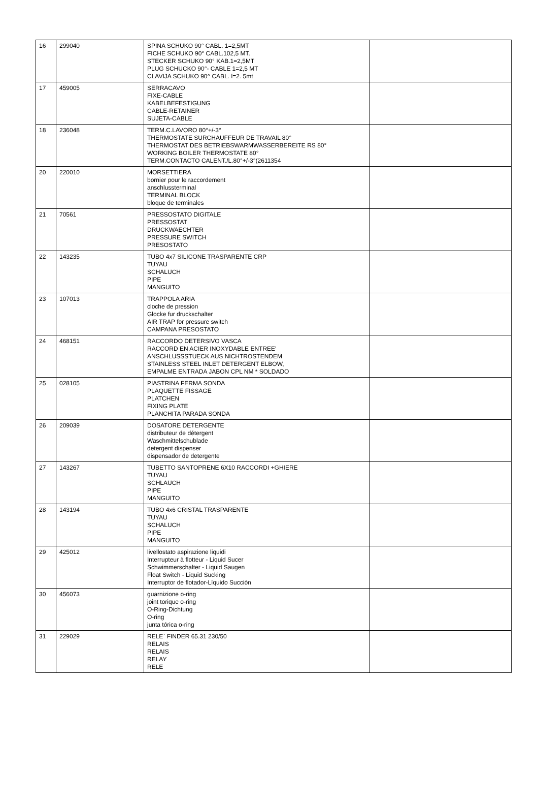| 16 | 299040 | SPINA SCHUKO 90° CABL. 1=2,5MT FICHE SCHUKO 90° CABL.102,5 MT. STECKER SCHUKO 90° KAB.1=2,5MT PLUG SCHUCKO 90°- CABLE 1=2,5 MT CLAVIJA SCHUKO 90^ CABL. l=2. 5mt | |
| 17 | 459005 | SERRACAVO FIXE-CABLE KABELBEFESTIGUNG CABLE-RETAINER SUJETA-CABLE | |
| 18 | 236048 | TERM.C.LAVORO 80°+/-3° THERMOSTATE SURCHAUFFEUR DE TRAVAIL 80° THERMOSTAT DES BETRIEBSWARMWASSERBEREITE RS 80° WORKING BOILER THERMOSTATE 80° TERM.CONTACTO CALENT./L.80°+/-3°(2611354 | |
| 20 | 220010 | MORSETTIERA bornier pour le raccordement anschlussterminal TERMINAL BLOCK bloque de terminales | |
| 21 | 70561 | PRESSOSTATO DIGITALE PRESSOSTAT DRUCKWAECHTER PRESSURE SWITCH PRESOSTATO | |
| 22 | 143235 | TUBO 4x7 SILICONE TRASPARENTE CRP TUYAU SCHALUCH PIPE MANGUITO | |
| 23 | 107013 | TRAPPOLA ARIA cloche de pression Glocke fur druckschalter AIR TRAP for pressure switch CAMPANA PRESOSTATO | |
| 24 | 468151 | RACCORDO DETERSIVO VASCA RACCORD EN ACIER INOXYDABLE ENTREE' ANSCHLUSSSTUECK AUS NICHTROSTENDEM STAINLESS STEEL INLET DETERGENT ELBOW, EMPALME ENTRADA JABON CPL NM * SOLDADO | |
| 25 | 028105 | PIASTRINA FERMA SONDA PLAQUETTE FISSAGE PLATCHEN FIXING PLATE PLANCHITA PARADA SONDA | |
| 26 | 209039 | DOSATORE DETERGENTE distributeur de détergent Waschmittelschublade detergent dispenser dispensador de detergente | |
| 27 | 143267 | TUBETTO SANTOPRENE 6X10 RACCORDI +GHIERE TUYAU SCHLAUCH PIPE MANGUITO | |
| 28 | 143194 | TUBO 4x6 CRISTAL TRASPARENTE TUYAU SCHALUCH PIPE MANGUITO | |
| 29 | 425012 | livellostato aspirazione liquidi Interrupteur à flotteur - Liquid Sucer Schwimmerschalter - Liquid Saugen Float Switch - Liquid Sucking Interruptor de flotador-Líquido Succión | |
| 30 | 456073 | guarnizione o-ring joint torique o-ring O-Ring-Dichtung O-ring junta tórica o-ring | |
| 31 | 229029 | RELE` FINDER 65.31 230/50 RELAIS RELAIS RELAY RELE | |